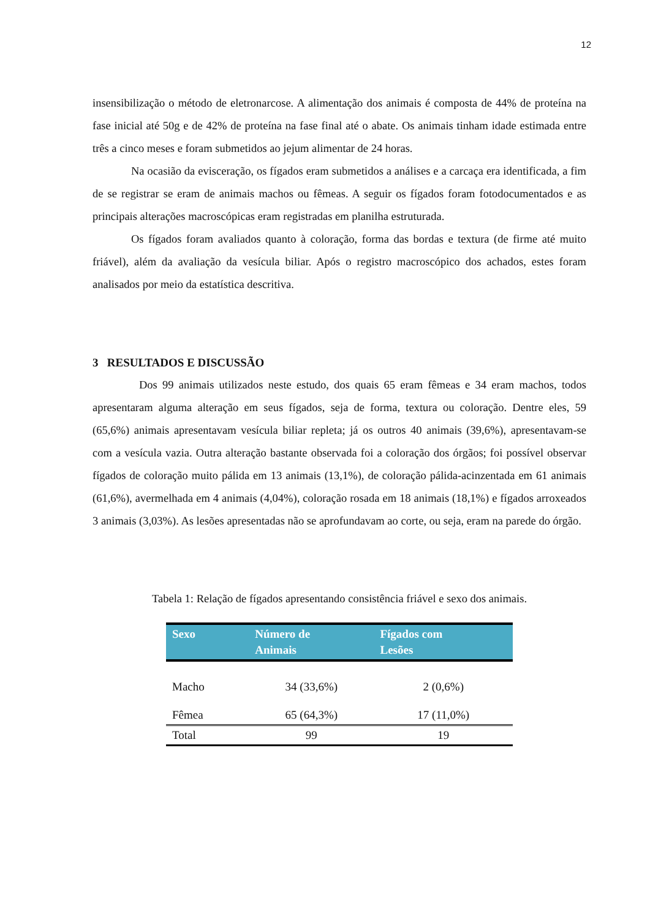12
insensibilização o método de eletronarcose. A alimentação dos animais é composta de 44% de proteína na fase inicial até 50g e de 42% de proteína na fase final até o abate. Os animais tinham idade estimada entre três a cinco meses e foram submetidos ao jejum alimentar de 24 horas.
Na ocasião da evisceração, os fígados eram submetidos a análises e a carcaça era identificada, a fim de se registrar se eram de animais machos ou fêmeas. A seguir os fígados foram fotodocumentados e as principais alterações macroscópicas eram registradas em planilha estruturada.
Os fígados foram avaliados quanto à coloração, forma das bordas e textura (de firme até muito friável), além da avaliação da vesícula biliar. Após o registro macroscópico dos achados, estes foram analisados por meio da estatística descritiva.
3 RESULTADOS E DISCUSSÃO
Dos 99 animais utilizados neste estudo, dos quais 65 eram fêmeas e 34 eram machos, todos apresentaram alguma alteração em seus fígados, seja de forma, textura ou coloração. Dentre eles, 59 (65,6%) animais apresentavam vesícula biliar repleta; já os outros 40 animais (39,6%), apresentavam-se com a vesícula vazia. Outra alteração bastante observada foi a coloração dos órgãos; foi possível observar fígados de coloração muito pálida em 13 animais (13,1%), de coloração pálida-acinzentada em 61 animais (61,6%), avermelhada em 4 animais (4,04%), coloração rosada em 18 animais (18,1%) e fígados arroxeados 3 animais (3,03%). As lesões apresentadas não se aprofundavam ao corte, ou seja, eram na parede do órgão.
Tabela 1: Relação de fígados apresentando consistência friável e sexo dos animais.
| Sexo | Número de Animais | Fígados com Lesões |
| --- | --- | --- |
| Macho | 34 (33,6%) | 2 (0,6%) |
| Fêmea | 65 (64,3%) | 17 (11,0%) |
| Total | 99 | 19 |